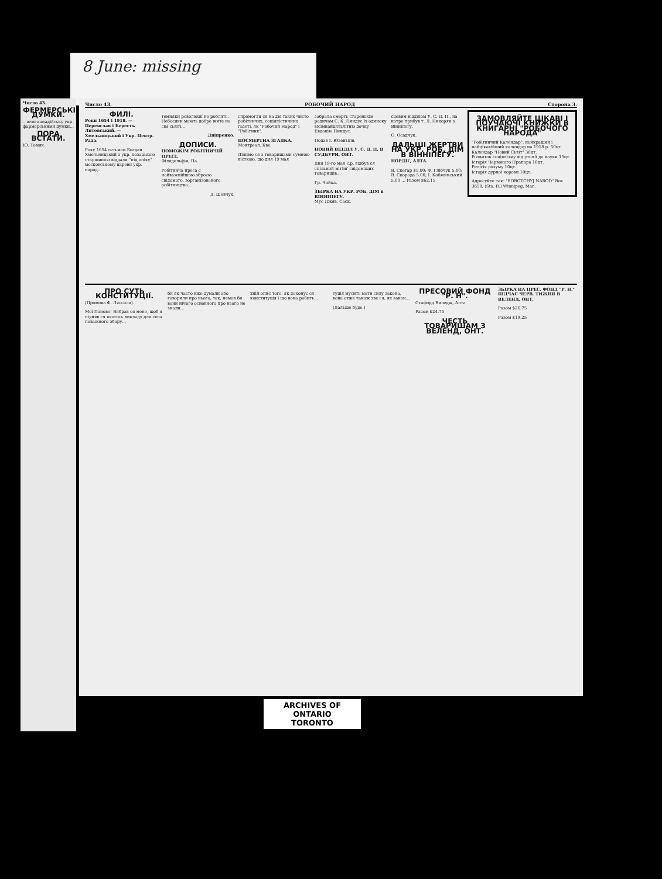8 June: missing
Число 43.
ФЕРМЕРСЬКІ ДУМКИ.
...ючи канадійську укр. фармерськими думки...
ПОРА ВСТАТИ.
Ю. Томяк.
Число 43. РОБОЧИЙ НАРОД Сторона 3.
ФИЛІ.
Роки 1654 і 1918. — Переяслав і Берестъ Литовський. — Хмельницький і Укр. Центр. Рада.
Року 1654 гетьман Богдан Хмельницький з укр. козацькою старшиною віддали "під опіку" московському цареви укр. народ...
темняки революції не роблять. Небосяки мають добре жите на сім сьвіті...
Дніпренко.
ДОПИСИ.
ПОМОЖІМ РОБІТНИЧІЙ ПРЕСІ.
Філядельфія, Па.
Робітнича преса є найважнійшою зброєю свідомого, зорганізованого робітництва...
Д. Шевчук.
спромогли ся на дві таких чисто робітничих, соціялістичних газеті, як "Робочий Народ" і "Робітник".
ПОСМЕРТНА ЗГАДКА.
Монтреал. Кве.
Ділимо ся з товаришами сумною вісткою, що дня 19 мая
забрала смерть старенькім родичам С. К. Пиндус їх одиноку вісімнайцятьлітню дочку Евдокію Пиндус.
Подав І. Юзеньків.
НОВИЙ ВІДДІЛ У. С. Д. П. В СУДБУРИ, ОНТ.
Дня 19-го мая с.р. відбув ся спільний мітінґ свідоміщих товаришів...
Гр. Чайка.
ЗБІРКА НА УКР. РОБ. ДІМ в ВІННІПЕГУ.
Мус Джяв, Саск.
сцевим відділом У. С. Д. П., на котре прибув т. Л. Никоряк з Вінніпегу.
О. Осадчук.
ДАЛЬШІ ЖЕРТВИ НА УКР. РОБ. ДІМ В ВІННІПЕГУ.
НОРДІҐ, АЛТА.
В. Скегар $5.00; Ф. Глібчук 5.00; В. Скорода 5.00; І. Кобжинський 5.00 ... Разом $62.15
ЗАМОВЛЯЙТЕ ЦІКАВІ І ПОУЧАЮЧІ КНИЖКИ В КНИГАРНІ "РОБОЧОГО НАРОДА"
"Робітничий Календар", найкращий і найцікавійший календар на 1918 р. 50цт.
Календар "Новий Сьвіт" 30цт.
Розвиток соціялізму від утопії до науки 15цт.
Історія Червоного Прапора 10цт.
Релігія розуму 10цт.
Історія дурної корови 10цт.
Адресуйте так: "ROBOTCHYJ NAROD" Box 3658, (Sta. B.) Winnipeg, Man.
ПРО СУТЬ КОНСТИТУЦІЇ.
(Промова Ф. Ляссаля).
Мої Панове! Вибрав ся мене, щоб я підняв ся якогось викладу для сего поважного збору...
би як часто вже думали або говорили про нього, так, немов би вони нічого основного про нього не знали...
хній опис того, як доконує ся конституція і що вона робить...
туція мусить мати силу закона, вона отже також зве ся, як закон...
(Дальше буде.)
ПРЕСОВИЙ ФОНД "Р. Н".
Стафорд Виледж, Алта.
Разом $24.75
ЧЕСТЬ ТОВАРИШАМ З ВЕЛЕНД, ОНТ.
ЗБІРКА НА ПРЕС. ФОНД "Р. Н." ПІДЧАС ЧЕРВ. ТИЖНЯ В ВЕЛЕНД, ОНТ.
Разом $26.75
Разом $19.25
ARCHIVES OF ONTARIO
TORONTO